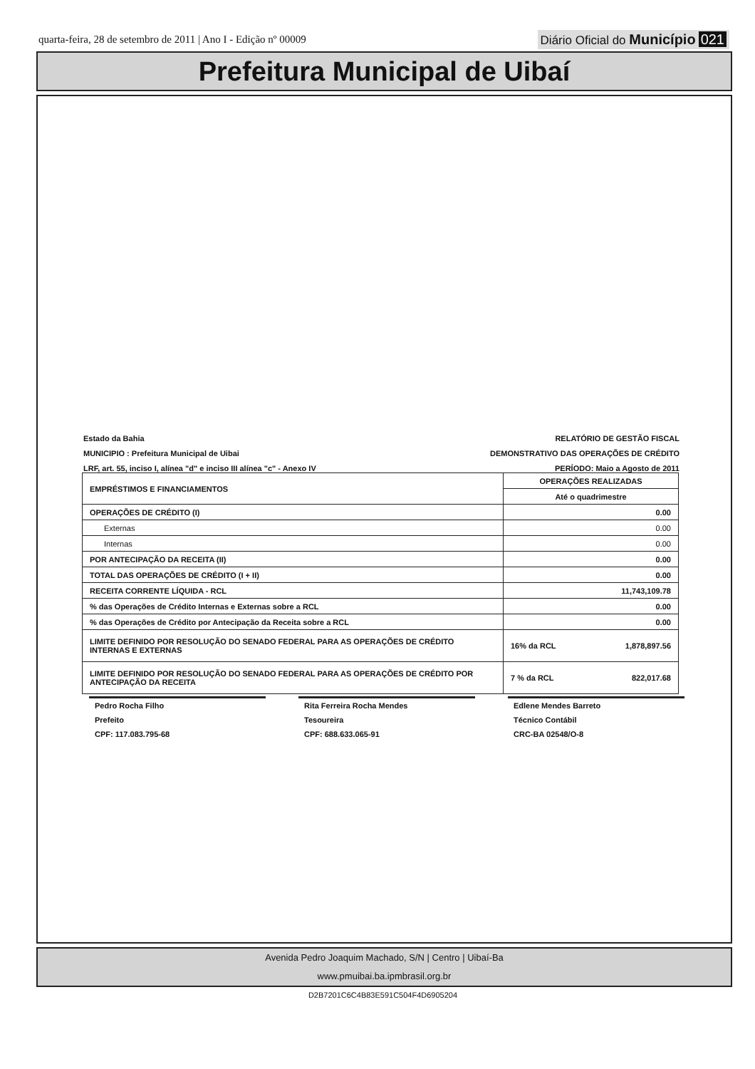quarta-feira, 28 de setembro de 2011 | Ano I - Edição nº 00009
Diário Oficial do Município 021
Prefeitura Municipal de Uibaí
Estado da Bahia
MUNICIPIO : Prefeitura Municipal de Uibai
LRF, art. 55, inciso I, alínea "d" e inciso III alínea "c" - Anexo IV
RELATÓRIO DE GESTÃO FISCAL
DEMONSTRATIVO DAS OPERAÇÕES DE CRÉDITO
PERÍODO: Maio a Agosto de 2011
| EMPRÉSTIMOS E FINANCIAMENTOS | OPERAÇÕES REALIZADAS | |
| --- | --- | --- |
| | Até o quadrimestre | |
| OPERAÇÕES DE CRÉDITO (I) | 0.00 | |
| Externas | 0.00 | |
| Internas | 0.00 | |
| POR ANTECIPAÇÃO DA RECEITA (II) | 0.00 | |
| TOTAL DAS OPERAÇÕES DE CRÉDITO (I + II) | 0.00 | |
| RECEITA CORRENTE LÍQUIDA - RCL | 11,743,109.78 | |
| % das Operações de Crédito Internas e Externas sobre a RCL | 0.00 | |
| % das Operações de Crédito por Antecipação da Receita sobre a RCL | 0.00 | |
| LIMITE DEFINIDO POR RESOLUÇÃO DO SENADO FEDERAL PARA AS OPERAÇÕES DE CRÉDITO INTERNAS E EXTERNAS | 16% da RCL | 1,878,897.56 |
| LIMITE DEFINIDO POR RESOLUÇÃO DO SENADO FEDERAL PARA AS OPERAÇÕES DE CRÉDITO POR ANTECIPAÇÃO DA RECEITA | 7 % da RCL | 822,017.68 |
Pedro Rocha Filho
Prefeito
CPF: 117.083.795-68
Rita Ferreira Rocha Mendes
Tesoureira
CPF: 688.633.065-91
Edlene Mendes Barreto
Técnico Contábil
CRC-BA 02548/O-8
Avenida Pedro Joaquim Machado, S/N | Centro | Uibaí-Ba
www.pmuibai.ba.ipmbrasil.org.br
D2B7201C6C4B83E591C504F4D6905204